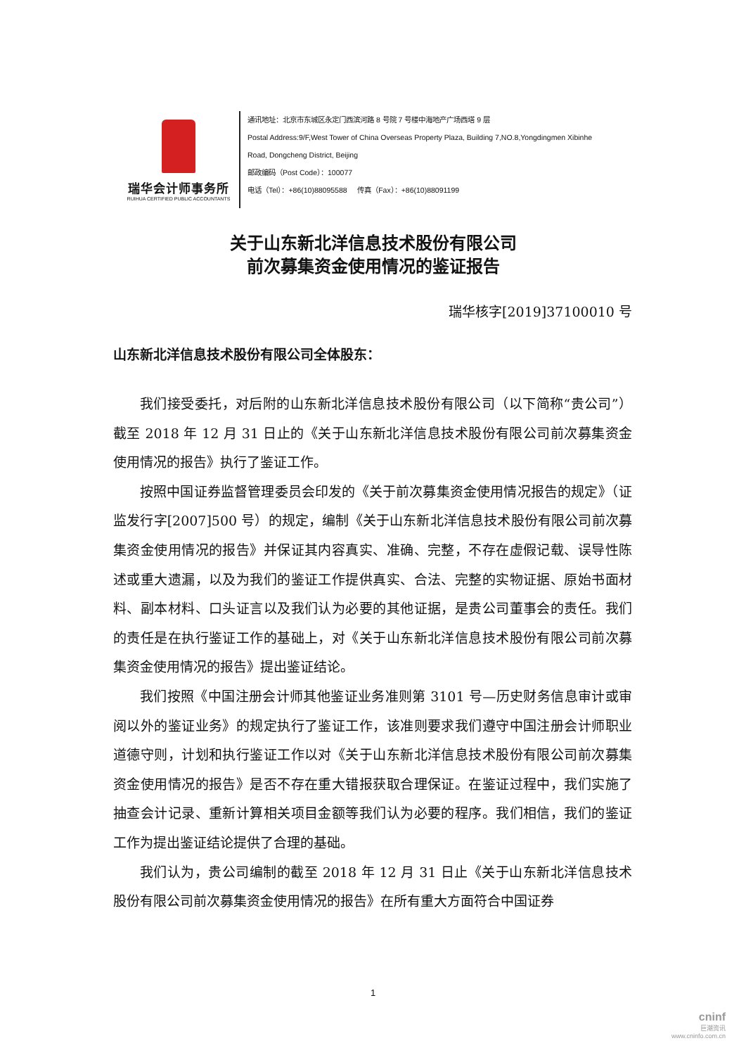瑞华会计师事务所
RUIHUA CERTIFIED PUBLIC ACCOUNTANTS
通讯地址：北京市东城区永定门西滨河路 8 号院 7 号楼中海地产广场西塔 9 层
Postal Address:9/F,West Tower of China Overseas Property Plaza, Building 7,NO.8,Yongdingmen Xibinhe
Road, Dongcheng District, Beijing
邮政编码（Post Code）：100077
电话（Tel）：+86(10)88095588 传真（Fax）：+86(10)88091199
关于山东新北洋信息技术股份有限公司
前次募集资金使用情况的鉴证报告
瑞华核字[2019]37100010 号
山东新北洋信息技术股份有限公司全体股东：
我们接受委托，对后附的山东新北洋信息技术股份有限公司（以下简称“贵公司”）截至 2018 年 12 月 31 日止的《关于山东新北洋信息技术股份有限公司前次募集资金使用情况的报告》执行了鉴证工作。
按照中国证券监督管理委员会印发的《关于前次募集资金使用情况报告的规定》（证监发行字[2007]500 号）的规定，编制《关于山东新北洋信息技术股份有限公司前次募集资金使用情况的报告》并保证其内容真实、准确、完整，不存在虚假记载、误导性陈述或重大遗漏，以及为我们的鉴证工作提供真实、合法、完整的实物证据、原始书面材料、副本材料、口头证言以及我们认为必要的其他证据，是贵公司董事会的责任。我们的责任是在执行鉴证工作的基础上，对《关于山东新北洋信息技术股份有限公司前次募集资金使用情况的报告》提出鉴证结论。
我们按照《中国注册会计师其他鉴证业务准则第 3101 号—历史财务信息审计或审阅以外的鉴证业务》的规定执行了鉴证工作，该准则要求我们遵守中国注册会计师职业道德守则，计划和执行鉴证工作以对《关于山东新北洋信息技术股份有限公司前次募集资金使用情况的报告》是否不存在重大错报获取合理保证。在鉴证过程中，我们实施了抽查会计记录、重新计算相关项目金额等我们认为必要的程序。我们相信，我们的鉴证工作为提出鉴证结论提供了合理的基础。
我们认为，贵公司编制的截至 2018 年 12 月 31 日止《关于山东新北洋信息技术股份有限公司前次募集资金使用情况的报告》在所有重大方面符合中国证券
1
cninf
巨潮资讯
www.cninfo.com.cn